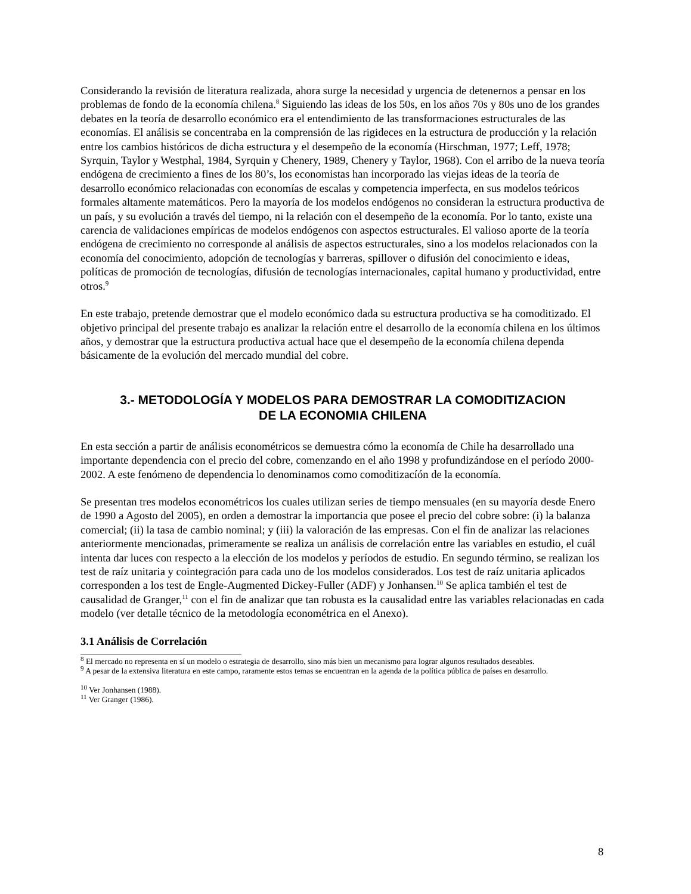Considerando la revisión de literatura realizada, ahora surge la necesidad y urgencia de detenernos a pensar en los problemas de fondo de la economía chilena.<sup>8</sup> Siguiendo las ideas de los 50s, en los años 70s y 80s uno de los grandes debates en la teoría de desarrollo económico era el entendimiento de las transformaciones estructurales de las economías. El análisis se concentraba en la comprensión de las rigideces en la estructura de producción y la relación entre los cambios históricos de dicha estructura y el desempeño de la economía (Hirschman, 1977; Leff, 1978; Syrquin, Taylor y Westphal, 1984, Syrquin y Chenery, 1989, Chenery y Taylor, 1968). Con el arribo de la nueva teoría endógena de crecimiento a fines de los 80’s, los economistas han incorporado las viejas ideas de la teoría de desarrollo económico relacionadas con economías de escalas y competencia imperfecta, en sus modelos teóricos formales altamente matemáticos. Pero la mayoría de los modelos endógenos no consideran la estructura productiva de un país, y su evolución a través del tiempo, ni la relación con el desempeño de la economía. Por lo tanto, existe una carencia de validaciones empíricas de modelos endógenos con aspectos estructurales. El valioso aporte de la teoría endógena de crecimiento no corresponde al análisis de aspectos estructurales, sino a los modelos relacionados con la economía del conocimiento, adopción de tecnologías y barreras, spillover o difusión del conocimiento e ideas, políticas de promoción de tecnologías, difusión de tecnologías internacionales, capital humano y productividad, entre otros.<sup>9</sup>
En este trabajo, pretende demostrar que el modelo económico dada su estructura productiva se ha comoditizado. El objetivo principal del presente trabajo es analizar la relación entre el desarrollo de la economía chilena en los últimos años, y demostrar que la estructura productiva actual hace que el desempeño de la economía chilena dependa básicamente de la evolución del mercado mundial del cobre.
3.- METODOLOGÍA Y MODELOS PARA DEMOSTRAR LA COMODITIZACION
DE LA ECONOMIA CHILENA
En esta sección a partir de análisis econométricos se demuestra cómo la economía de Chile ha desarrollado una importante dependencia con el precio del cobre, comenzando en el año 1998 y profundizándose en el período 2000-2002. A este fenómeno de dependencia lo denominamos como comoditizacíón de la economía.
Se presentan tres modelos econométricos los cuales utilizan series de tiempo mensuales (en su mayoría desde Enero de 1990 a Agosto del 2005), en orden a demostrar la importancia que posee el precio del cobre sobre: (i) la balanza comercial; (ii) la tasa de cambio nominal; y (iii) la valoración de las empresas. Con el fin de analizar las relaciones anteriormente mencionadas, primeramente se realiza un análisis de correlación entre las variables en estudio, el cuál intenta dar luces con respecto a la elección de los modelos y períodos de estudio. En segundo término, se realizan los test de raíz unitaria y cointegración para cada uno de los modelos considerados. Los test de raíz unitaria aplicados corresponden a los test de Engle-Augmented Dickey-Fuller (ADF) y Jonhansen.<sup>10</sup> Se aplica también el test de causalidad de Granger,<sup>11</sup> con el fin de analizar que tan robusta es la causalidad entre las variables relacionadas en cada modelo (ver detalle técnico de la metodología econométrica en el Anexo).
3.1 Análisis de Correlación
<sup>8</sup> El mercado no representa en sí un modelo o estrategia de desarrollo, sino más bien un mecanismo para lograr algunos resultados deseables.
<sup>9</sup> A pesar de la extensiva literatura en este campo, raramente estos temas se encuentran en la agenda de la política pública de países en desarrollo.
<sup>10</sup> Ver Jonhansen (1988).
<sup>11</sup> Ver Granger (1986).
8